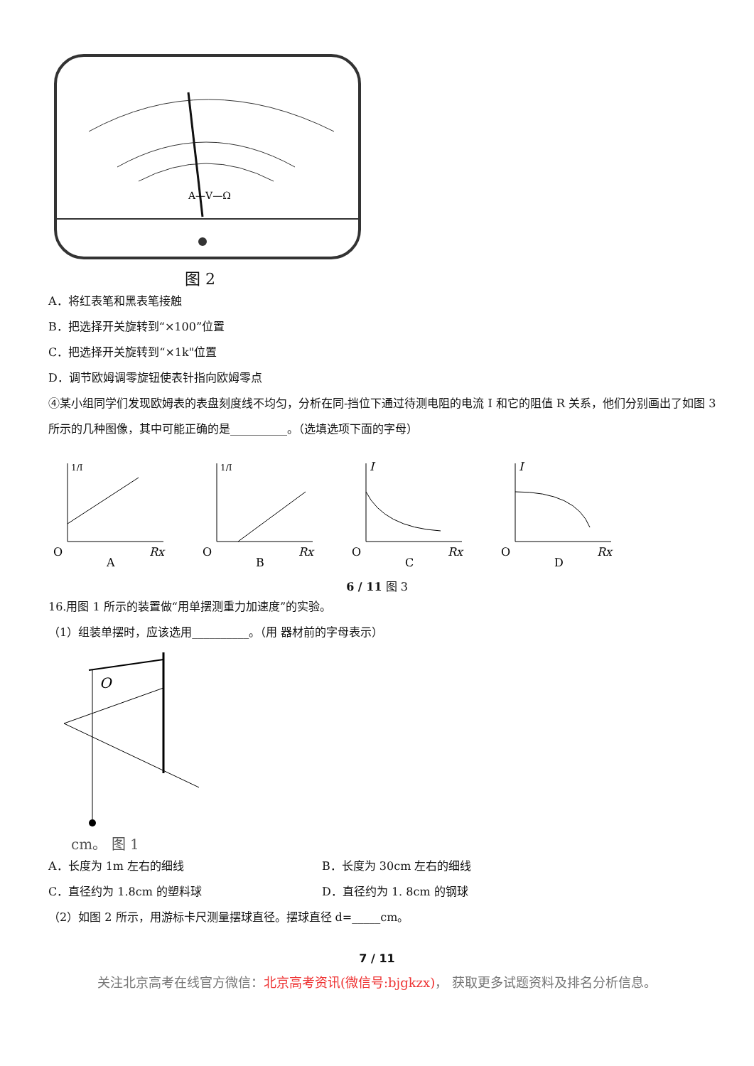A—V—Ω
图 2
A．将红表笔和黑表笔接触
B．把选择开关旋转到“×100”位置
C．把选择开关旋转到“×1k"位置
D．调节欧姆调零旋钮使表针指向欧姆零点
④某小组同学们发现欧姆表的表盘刻度线不均匀，分析在同-挡位下通过待测电阻的电流 I 和它的阻值 R 关系，他们分别画出了如图 3 所示的几种图像，其中可能正确的是__________。（选填选项下面的字母）
1/I
O
Rx
A
1/I
O
Rx
B
I
O
Rx
C
I
O
Rx
D
6 / 11 图 3
16.用图 1 所示的装置做“用单摆测重力加速度”的实验。
（1）组装单摆时，应该选用__________。（用 器材前的字母表示）
O
cm。 图 1
A．长度为 1m 左右的细线 B．长度为 30cm 左右的细线
C．直径约为 1.8cm 的塑料球 D．直径约为 1. 8cm 的钢球
（2）如图 2 所示，用游标卡尺测量摆球直径。摆球直径 d=_____cm。
7 / 11
关注北京高考在线官方微信：北京高考资讯(微信号:bjgkzx)， 获取更多试题资料及排名分析信息。